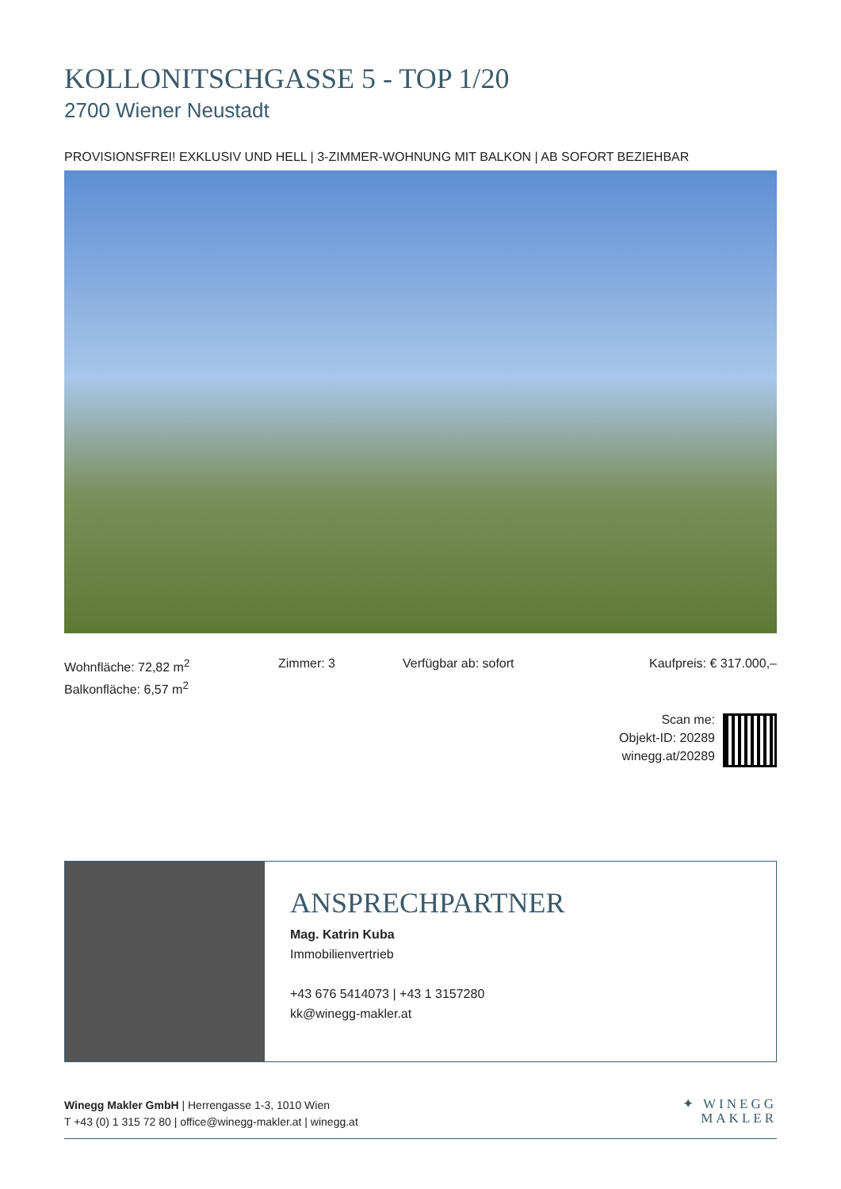KOLLONITSCHGASSE 5 - TOP 1/20
2700 Wiener Neustadt
PROVISIONSFREI! EXKLUSIV UND HELL | 3-ZIMMER-WOHNUNG MIT BALKON | AB SOFORT BEZIEHBAR
Wohnfläche: 72,82 m<sup>2</sup>
Balkonfläche: 6,57 m<sup>2</sup>
Zimmer: 3 Verfügbar ab: sofort Kaufpreis: € 317.000,–
Scan me:
Objekt-ID: 20289
winegg.at/20289
ANSPRECHPARTNER
Mag. Katrin Kuba
Immobilienvertrieb
+43 676 5414073 | +43 1 3157280
kk@winegg-makler.at
Winegg Makler GmbH | Herrengasse 1-3, 1010 Wien
T +43 (0) 1 315 72 80 | office@winegg-makler.at | winegg.at
✦ WINEGG
MAKLER